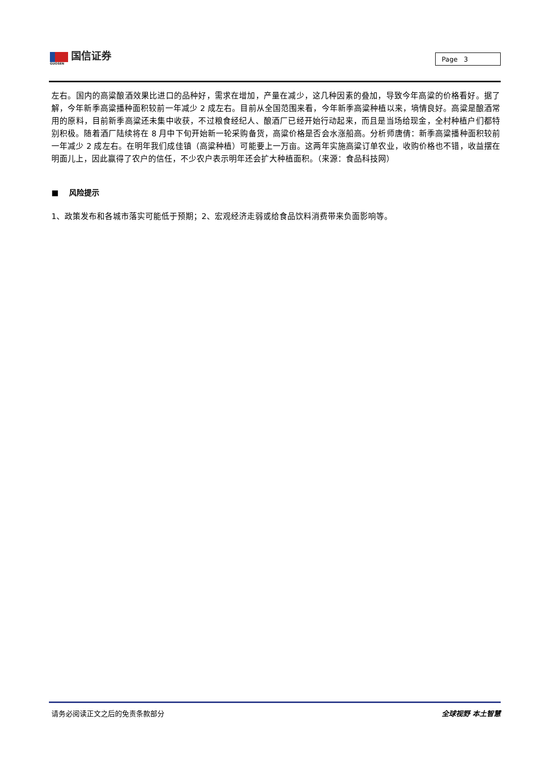国信证券
GUOSEN
Page 3
左右。国内的高粱酿酒效果比进口的品种好，需求在增加，产量在减少，这几种因素的叠加，导致今年高粱的价格看好。据了解，今年新季高粱播种面积较前一年减少 2 成左右。目前从全国范围来看，今年新季高粱种植以来，墒情良好。高粱是酿酒常用的原料，目前新季高粱还未集中收获，不过粮食经纪人、酿酒厂已经开始行动起来，而且是当场给现金，全村种植户们都特别积极。随着酒厂陆续将在 8 月中下旬开始新一轮采购备货，高粱价格是否会水涨船高。分析师唐倩：新季高粱播种面积较前一年减少 2 成左右。在明年我们成佳镇（高粱种植）可能要上一万亩。这两年实施高粱订单农业，收购价格也不错，收益摆在明面儿上，因此赢得了农户的信任，不少农户表示明年还会扩大种植面积。（来源：食品科技网）
■ 风险提示
1、政策发布和各城市落实可能低于预期；2、宏观经济走弱或给食品饮料消费带来负面影响等。
请务必阅读正文之后的免责条款部分 全球视野 本土智慧